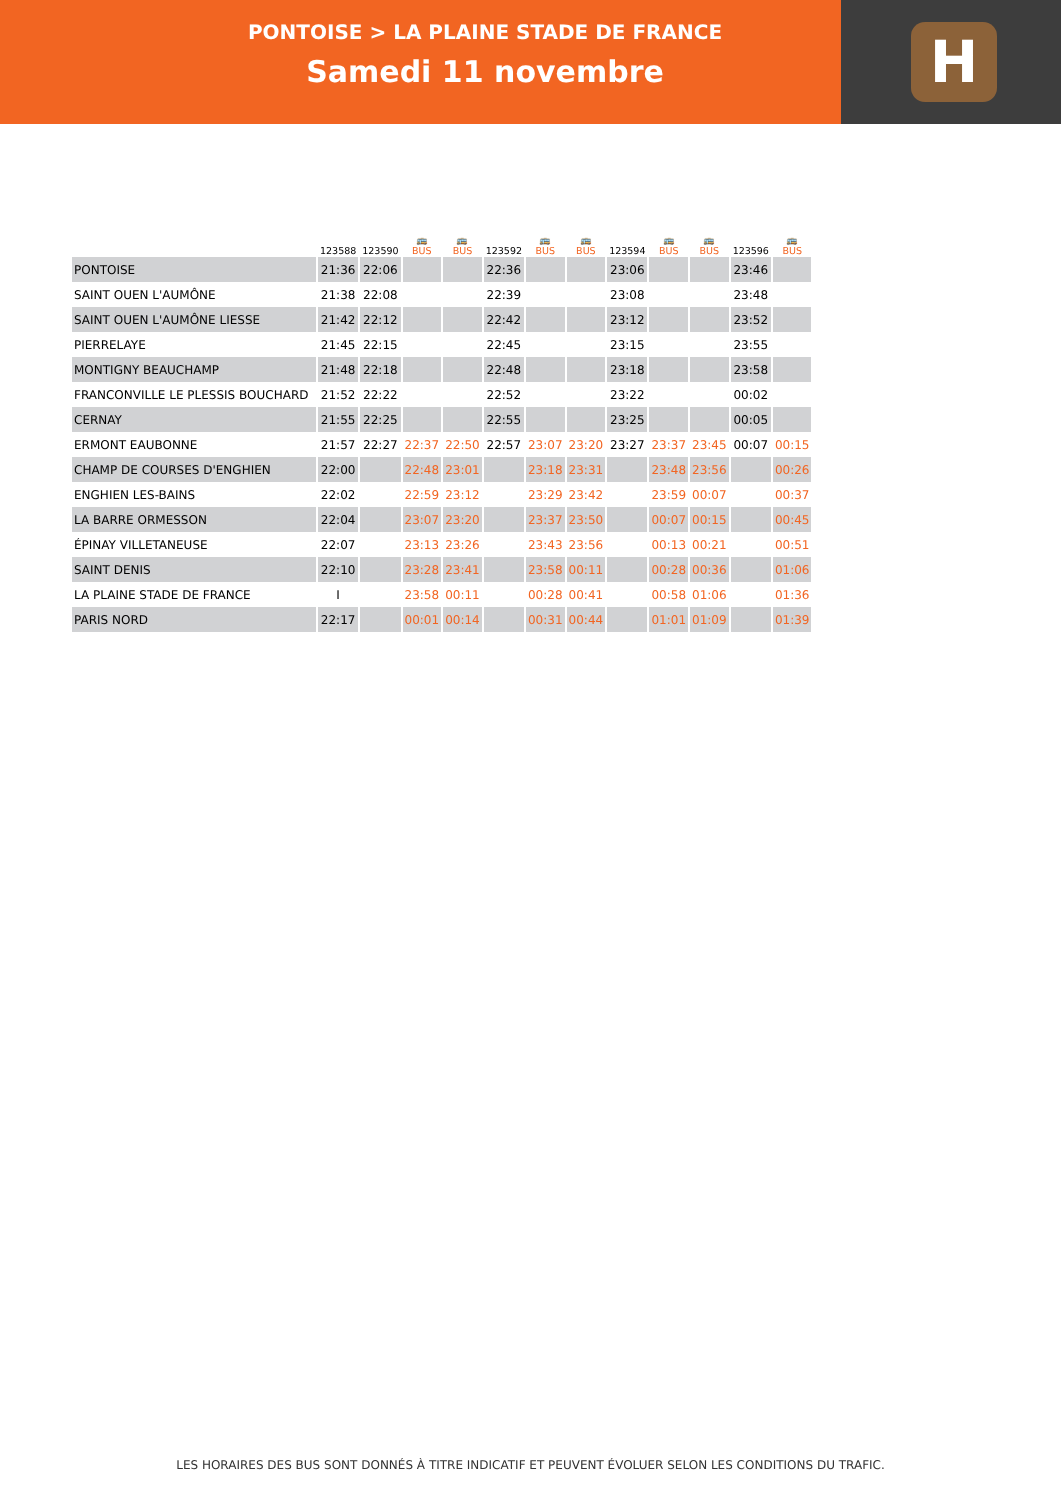PONTOISE > LA PLAINE STADE DE FRANCE
Samedi 11 novembre
H
| | 123588 | 123590 | 🚌 BUS | 🚌 BUS | 123592 | 🚌 BUS | 🚌 BUS | 123594 | 🚌 BUS | 🚌 BUS | 123596 | 🚌 BUS |
| --- | --- | --- | --- | --- | --- | --- | --- | --- | --- | --- | --- | --- |
| PONTOISE | 21:36 | 22:06 | | | 22:36 | | | 23:06 | | | 23:46 | |
| SAINT OUEN L'AUMÔNE | 21:38 | 22:08 | | | 22:39 | | | 23:08 | | | 23:48 | |
| SAINT OUEN L'AUMÔNE LIESSE | 21:42 | 22:12 | | | 22:42 | | | 23:12 | | | 23:52 | |
| PIERRELAYE | 21:45 | 22:15 | | | 22:45 | | | 23:15 | | | 23:55 | |
| MONTIGNY BEAUCHAMP | 21:48 | 22:18 | | | 22:48 | | | 23:18 | | | 23:58 | |
| FRANCONVILLE LE PLESSIS BOUCHARD | 21:52 | 22:22 | | | 22:52 | | | 23:22 | | | 00:02 | |
| CERNAY | 21:55 | 22:25 | | | 22:55 | | | 23:25 | | | 00:05 | |
| ERMONT EAUBONNE | 21:57 | 22:27 | 22:37 | 22:50 | 22:57 | 23:07 | 23:20 | 23:27 | 23:37 | 23:45 | 00:07 | 00:15 |
| CHAMP DE COURSES D'ENGHIEN | 22:00 | | 22:48 | 23:01 | | 23:18 | 23:31 | | 23:48 | 23:56 | | 00:26 |
| ENGHIEN LES-BAINS | 22:02 | | 22:59 | 23:12 | | 23:29 | 23:42 | | 23:59 | 00:07 | | 00:37 |
| LA BARRE ORMESSON | 22:04 | | 23:07 | 23:20 | | 23:37 | 23:50 | | 00:07 | 00:15 | | 00:45 |
| ÉPINAY VILLETANEUSE | 22:07 | | 23:13 | 23:26 | | 23:43 | 23:56 | | 00:13 | 00:21 | | 00:51 |
| SAINT DENIS | 22:10 | | 23:28 | 23:41 | | 23:58 | 00:11 | | 00:28 | 00:36 | | 01:06 |
| LA PLAINE STADE DE FRANCE | I | | 23:58 | 00:11 | | 00:28 | 00:41 | | 00:58 | 01:06 | | 01:36 |
| PARIS NORD | 22:17 | | 00:01 | 00:14 | | 00:31 | 00:44 | | 01:01 | 01:09 | | 01:39 |
LES HORAIRES DES BUS SONT DONNÉS À TITRE INDICATIF ET PEUVENT ÉVOLUER SELON LES CONDITIONS DU TRAFIC.